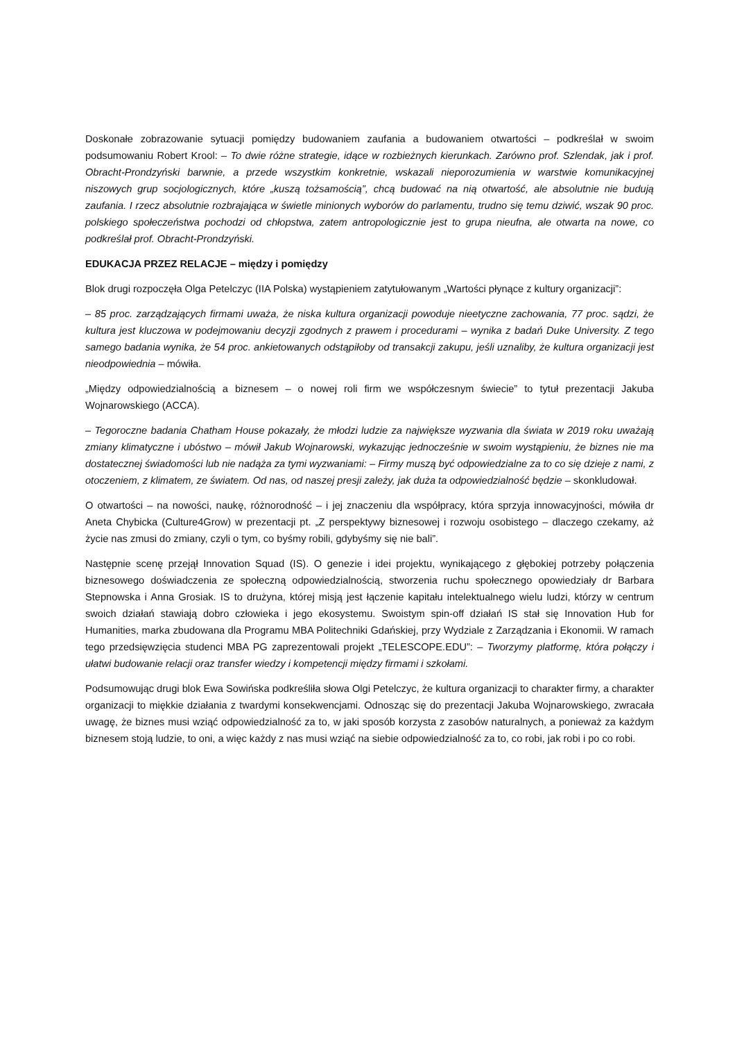Doskonałe zobrazowanie sytuacji pomiędzy budowaniem zaufania a budowaniem otwartości – podkreślał w swoim podsumowaniu Robert Krool: – To dwie różne strategie, idące w rozbieżnych kierunkach. Zarówno prof. Szlendak, jak i prof. Obracht-Prondzyński barwnie, a przede wszystkim konkretnie, wskazali nieporozumienia w warstwie komunikacyjnej niszowych grup socjologicznych, które „kuszą tożsamością”, chcą budować na nią otwartość, ale absolutnie nie budują zaufania. I rzecz absolutnie rozbrajająca w świetle minionych wyborów do parlamentu, trudno się temu dziwić, wszak 90 proc. polskiego społeczeństwa pochodzi od chłopstwa, zatem antropologicznie jest to grupa nieufna, ale otwarta na nowe, co podkreślał prof. Obracht-Prondzyński.
EDUKACJA PRZEZ RELACJE – między i pomiędzy
Blok drugi rozpoczęła Olga Petelczyc (IIA Polska) wystąpieniem zatytułowanym „Wartości płynące z kultury organizacji”:
– 85 proc. zarządzających firmami uważa, że niska kultura organizacji powoduje nieetyczne zachowania, 77 proc. sądzi, że kultura jest kluczowa w podejmowaniu decyzji zgodnych z prawem i procedurami – wynika z badań Duke University. Z tego samego badania wynika, że 54 proc. ankietowanych odstąpiłoby od transakcji zakupu, jeśli uznaliby, że kultura organizacji jest nieodpowiednia – mówiła.
„Między odpowiedzialnością a biznesem – o nowej roli firm we współczesnym świecie” to tytuł prezentacji Jakuba Wojnarowskiego (ACCA).
– Tegoroczne badania Chatham House pokazały, że młodzi ludzie za największe wyzwania dla świata w 2019 roku uważają zmiany klimatyczne i ubóstwo – mówił Jakub Wojnarowski, wykazując jednocześnie w swoim wystąpieniu, że biznes nie ma dostatecznej świadomości lub nie nadąża za tymi wyzwaniami: – Firmy muszą być odpowiedzialne za to co się dzieje z nami, z otoczeniem, z klimatem, ze światem. Od nas, od naszej presji zależy, jak duża ta odpowiedzialność będzie – skonkludował.
O otwartości – na nowości, naukę, różnorodność – i jej znaczeniu dla współpracy, która sprzyja innowacyjności, mówiła dr Aneta Chybicka (Culture4Grow) w prezentacji pt. „Z perspektywy biznesowej i rozwoju osobistego – dlaczego czekamy, aż życie nas zmusi do zmiany, czyli o tym, co byśmy robili, gdybyśmy się nie bali”.
Następnie scenę przejął Innovation Squad (IS). O genezie i idei projektu, wynikającego z głębokiej potrzeby połączenia biznesowego doświadczenia ze społeczną odpowiedzialnością, stworzenia ruchu społecznego opowiedziały dr Barbara Stepnowska i Anna Grosiak. IS to drużyna, której misją jest łączenie kapitału intelektualnego wielu ludzi, którzy w centrum swoich działań stawiają dobro człowieka i jego ekosystemu. Swoistym spin-off działań IS stał się Innovation Hub for Humanities, marka zbudowana dla Programu MBA Politechniki Gdańskiej, przy Wydziale z Zarządzania i Ekonomii. W ramach tego przedsięwzięcia studenci MBA PG zaprezentowali projekt „TELESCOPE.EDU”: – Tworzymy platformę, która połączy i ułatwi budowanie relacji oraz transfer wiedzy i kompetencji między firmami i szkołami.
Podsumowując drugi blok Ewa Sowińska podkreśliła słowa Olgi Petelczyc, że kultura organizacji to charakter firmy, a charakter organizacji to miękkie działania z twardymi konsekwencjami. Odnosząc się do prezentacji Jakuba Wojnarowskiego, zwracała uwagę, że biznes musi wziąć odpowiedzialność za to, w jaki sposób korzysta z zasobów naturalnych, a ponieważ za każdym biznesem stoją ludzie, to oni, a więc każdy z nas musi wziąć na siebie odpowiedzialność za to, co robi, jak robi i po co robi.